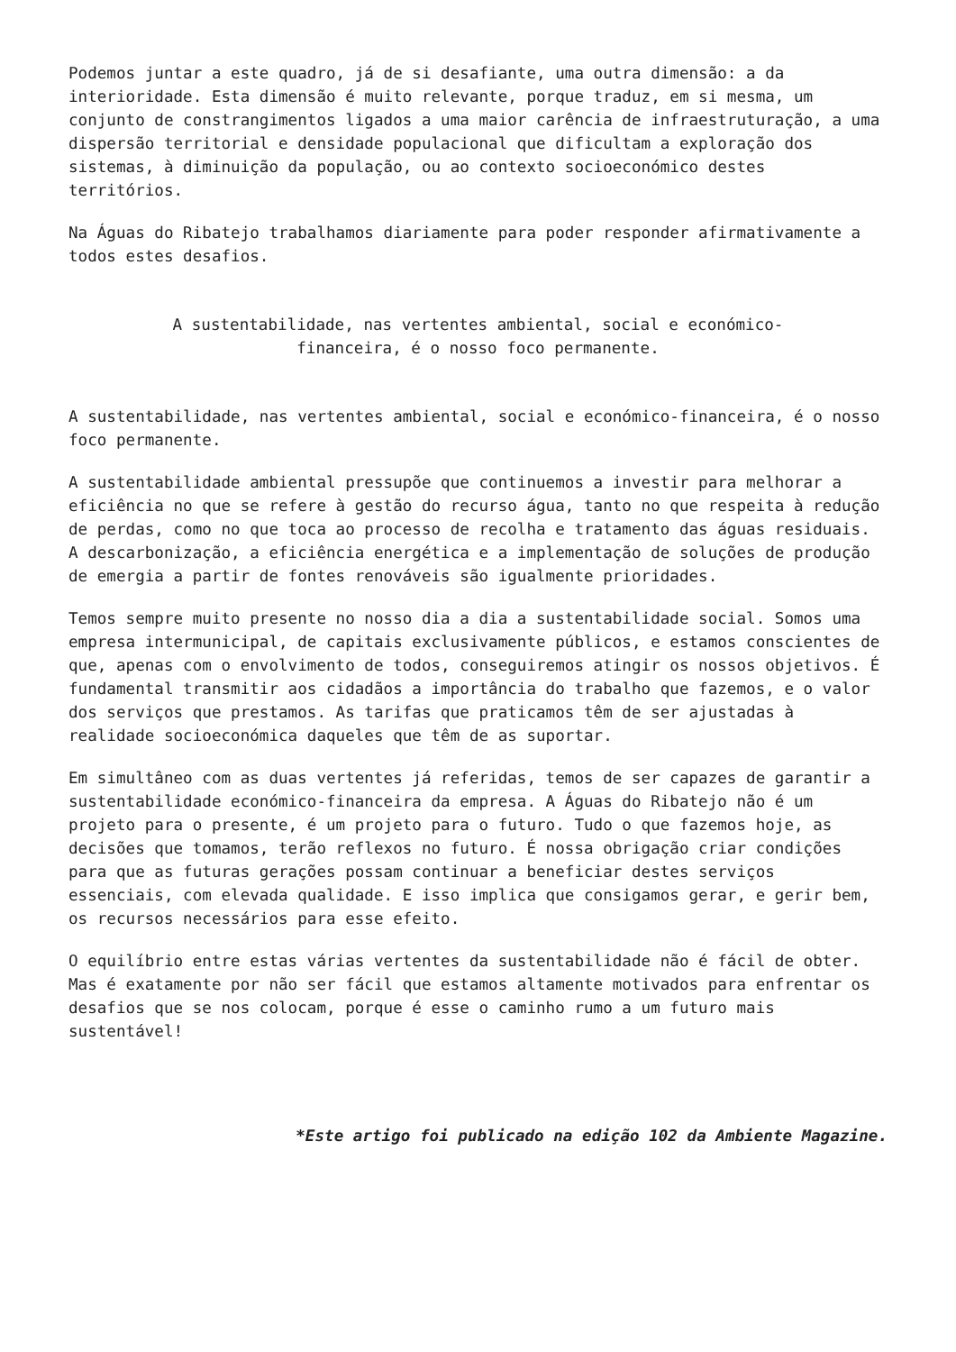Podemos juntar a este quadro, já de si desafiante, uma outra dimensão: a da interioridade. Esta dimensão é muito relevante, porque traduz, em si mesma, um conjunto de constrangimentos ligados a uma maior carência de infraestruturação, a uma dispersão territorial e densidade populacional que dificultam a exploração dos sistemas, à diminuição da população, ou ao contexto socioeconómico destes territórios.
Na Águas do Ribatejo trabalhamos diariamente para poder responder afirmativamente a todos estes desafios.
A sustentabilidade, nas vertentes ambiental, social e económico-financeira, é o nosso foco permanente.
A sustentabilidade, nas vertentes ambiental, social e económico-financeira, é o nosso foco permanente.
A sustentabilidade ambiental pressupõe que continuemos a investir para melhorar a eficiência no que se refere à gestão do recurso água, tanto no que respeita à redução de perdas, como no que toca ao processo de recolha e tratamento das águas residuais. A descarbonização, a eficiência energética e a implementação de soluções de produção de emergia a partir de fontes renováveis são igualmente prioridades.
Temos sempre muito presente no nosso dia a dia a sustentabilidade social. Somos uma empresa intermunicipal, de capitais exclusivamente públicos, e estamos conscientes de que, apenas com o envolvimento de todos, conseguiremos atingir os nossos objetivos. É fundamental transmitir aos cidadãos a importância do trabalho que fazemos, e o valor dos serviços que prestamos. As tarifas que praticamos têm de ser ajustadas à realidade socioeconómica daqueles que têm de as suportar.
Em simultâneo com as duas vertentes já referidas, temos de ser capazes de garantir a sustentabilidade económico-financeira da empresa. A Águas do Ribatejo não é um projeto para o presente, é um projeto para o futuro. Tudo o que fazemos hoje, as decisões que tomamos, terão reflexos no futuro. É nossa obrigação criar condições para que as futuras gerações possam continuar a beneficiar destes serviços essenciais, com elevada qualidade. E isso implica que consigamos gerar, e gerir bem, os recursos necessários para esse efeito.
O equilíbrio entre estas várias vertentes da sustentabilidade não é fácil de obter. Mas é exatamente por não ser fácil que estamos altamente motivados para enfrentar os desafios que se nos colocam, porque é esse o caminho rumo a um futuro mais sustentável!
*Este artigo foi publicado na edição 102 da Ambiente Magazine.